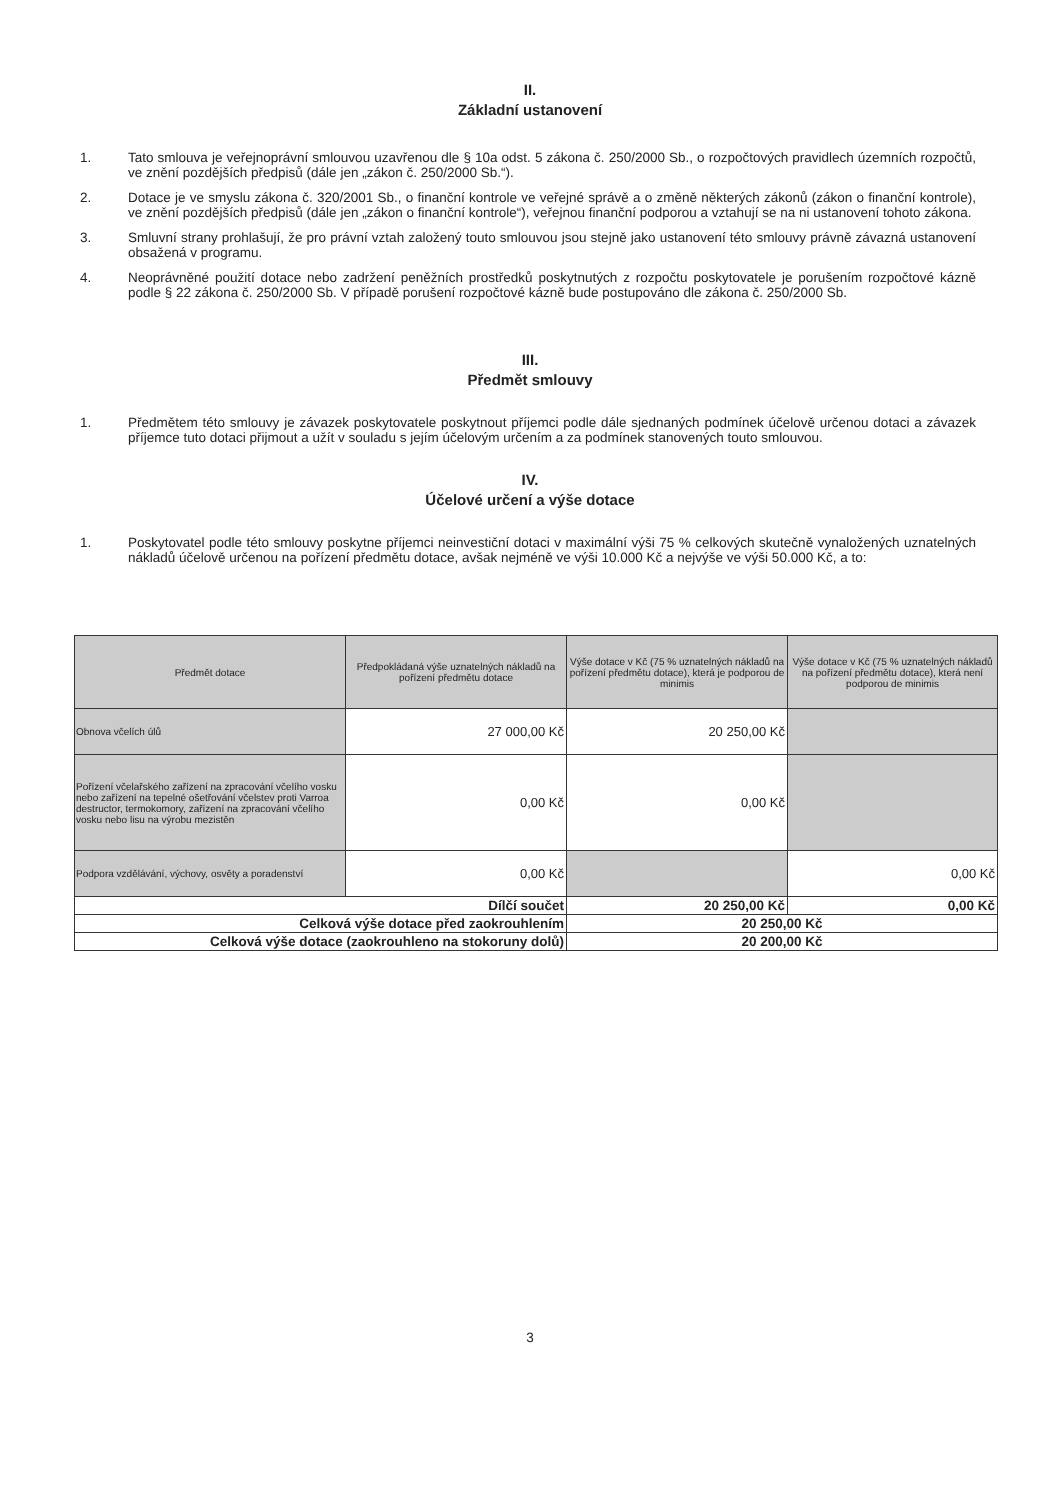II.
Základní ustanovení
1. Tato smlouva je veřejnoprávní smlouvou uzavřenou dle § 10a odst. 5 zákona č. 250/2000 Sb., o rozpočtových pravidlech územních rozpočtů, ve znění pozdějších předpisů (dále jen „zákon č. 250/2000 Sb.“).
2. Dotace je ve smyslu zákona č. 320/2001 Sb., o finanční kontrole ve veřejné správě a o změně některých zákonů (zákon o finanční kontrole), ve znění pozdějších předpisů (dále jen „zákon o finanční kontrole“), veřejnou finanční podporou a vztahují se na ni ustanovení tohoto zákona.
3. Smluvní strany prohlašují, že pro právní vztah založený touto smlouvou jsou stejně jako ustanovení této smlouvy právně závazná ustanovení obsažená v programu.
4. Neoprávněné použití dotace nebo zadržení peněžních prostředků poskytnutých z rozpočtu poskytovatele je porušením rozpočtové kázně podle § 22 zákona č. 250/2000 Sb. V případě porušení rozpočtové kázně bude postupováno dle zákona č. 250/2000 Sb.
III.
Předmět smlouvy
1. Předmětem této smlouvy je závazek poskytovatele poskytnout příjemci podle dále sjednaných podmínek účelově určenou dotaci a závazek příjemce tuto dotaci přijmout a užít v souladu s jejím účelovým určením a za podmínek stanovených touto smlouvou.
IV.
Účelové určení a výše dotace
1. Poskytovatel podle této smlouvy poskytne příjemci neinvestiční dotaci v maximální výši 75 % celkových skutečně vynaložených uznatelných nákladů účelově určenou na pořízení předmětu dotace, avšak nejméně ve výši 10.000 Kč a nejvýše ve výši 50.000 Kč, a to:
| Předmět dotace | Předpokládaná výše uznatelných nákladů na pořízení předmětu dotace | Výše dotace v Kč (75 % uznatelných nákladů na pořízení předmětu dotace), která je podporou de minimis | Výše dotace v Kč (75 % uznatelných nákladů na pořízení předmětu dotace), která není podporou de minimis |
| --- | --- | --- | --- |
| Obnova včelích úlů | 27 000,00 Kč | 20 250,00 Kč | |
| Pořízení včelařského zařízení na zpracování včelího vosku nebo zařízení na tepelné ošetřování včelstev proti Varroa destructor, termokomory, zařízení na zpracování včelího vosku nebo lisu na výrobu mezistěn | 0,00 Kč | 0,00 Kč | |
| Podpora vzdělávání, výchovy, osvěty a poradenství | 0,00 Kč | | 0,00 Kč |
| Dílčí součet | | 20 250,00 Kč | 0,00 Kč |
| Celková výše dotace před zaokrouhlením | | 20 250,00 Kč | |
| Celková výše dotace (zaokrouhleno na stokoruny dolů) | | 20 200,00 Kč | |
3